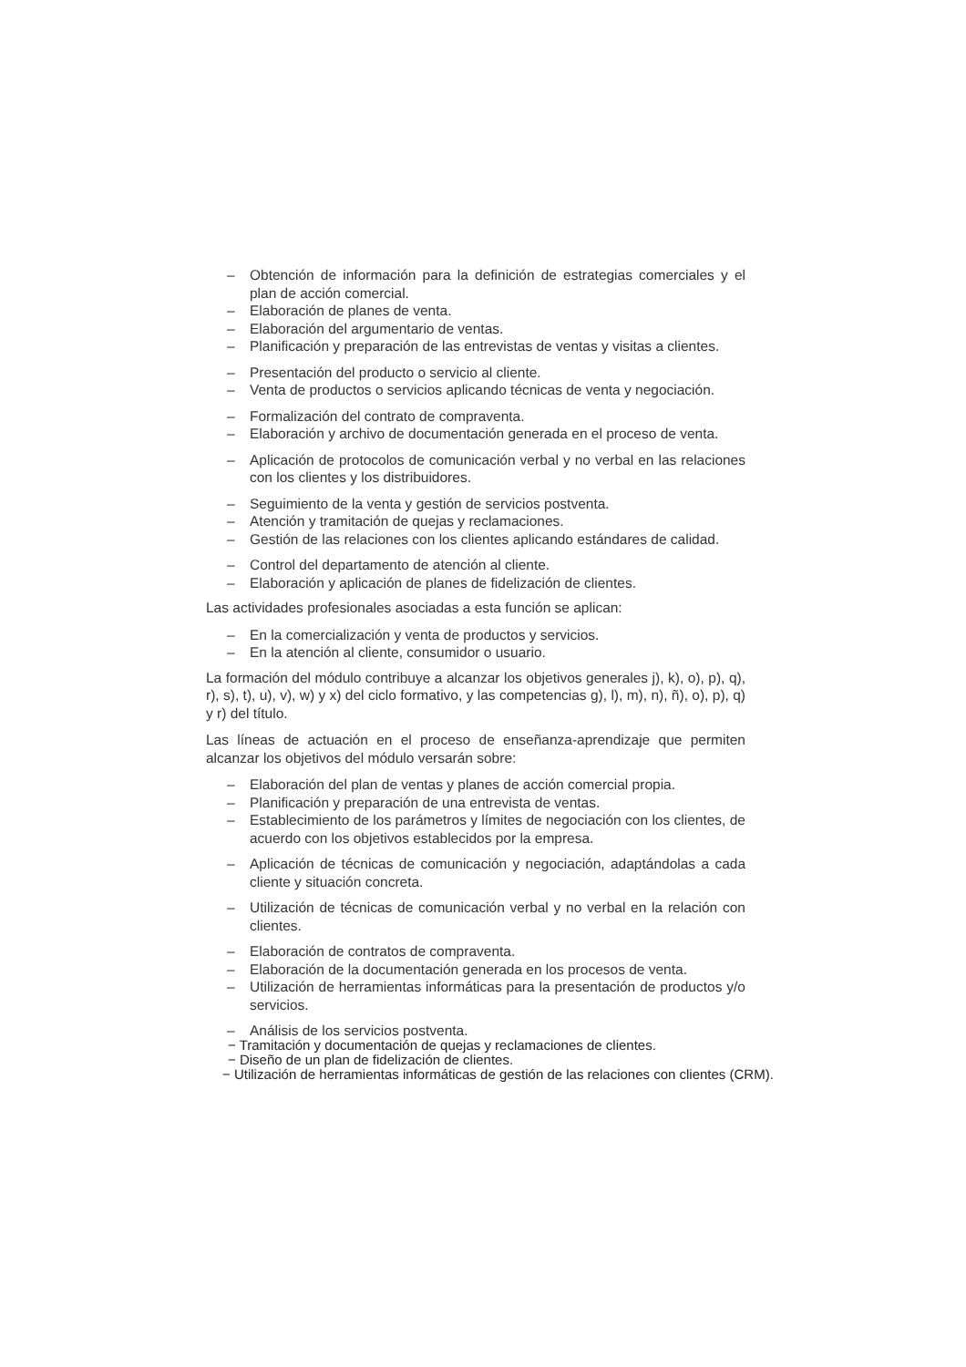– Obtención de información para la definición de estrategias comerciales y el plan de acción comercial.
– Elaboración de planes de venta.
– Elaboración del argumentario de ventas.
– Planificación y preparación de las entrevistas de ventas y visitas a clientes.
– Presentación del producto o servicio al cliente.
– Venta de productos o servicios aplicando técnicas de venta y negociación.
– Formalización del contrato de compraventa.
– Elaboración y archivo de documentación generada en el proceso de venta.
– Aplicación de protocolos de comunicación verbal y no verbal en las relaciones con los clientes y los distribuidores.
– Seguimiento de la venta y gestión de servicios postventa.
– Atención y tramitación de quejas y reclamaciones.
– Gestión de las relaciones con los clientes aplicando estándares de calidad.
– Control del departamento de atención al cliente.
– Elaboración y aplicación de planes de fidelización de clientes.
Las actividades profesionales asociadas a esta función se aplican:
– En la comercialización y venta de productos y servicios.
– En la atención al cliente, consumidor o usuario.
La formación del módulo contribuye a alcanzar los objetivos generales j), k), o), p), q), r), s), t), u), v), w) y x) del ciclo formativo, y las competencias g), l), m), n), ñ), o), p), q) y r) del título.
Las líneas de actuación en el proceso de enseñanza-aprendizaje que permiten alcanzar los objetivos del módulo versarán sobre:
– Elaboración del plan de ventas y planes de acción comercial propia.
– Planificación y preparación de una entrevista de ventas.
– Establecimiento de los parámetros y límites de negociación con los clientes, de acuerdo con los objetivos establecidos por la empresa.
– Aplicación de técnicas de comunicación y negociación, adaptándolas a cada cliente y situación concreta.
– Utilización de técnicas de comunicación verbal y no verbal en la relación con clientes.
– Elaboración de contratos de compraventa.
– Elaboración de la documentación generada en los procesos de venta.
– Utilización de herramientas informáticas para la presentación de productos y/o servicios.
– Análisis de los servicios postventa.
− Tramitación y documentación de quejas y reclamaciones de clientes.
− Diseño de un plan de fidelización de clientes.
− Utilización de herramientas informáticas de gestión de las relaciones con clientes (CRM).